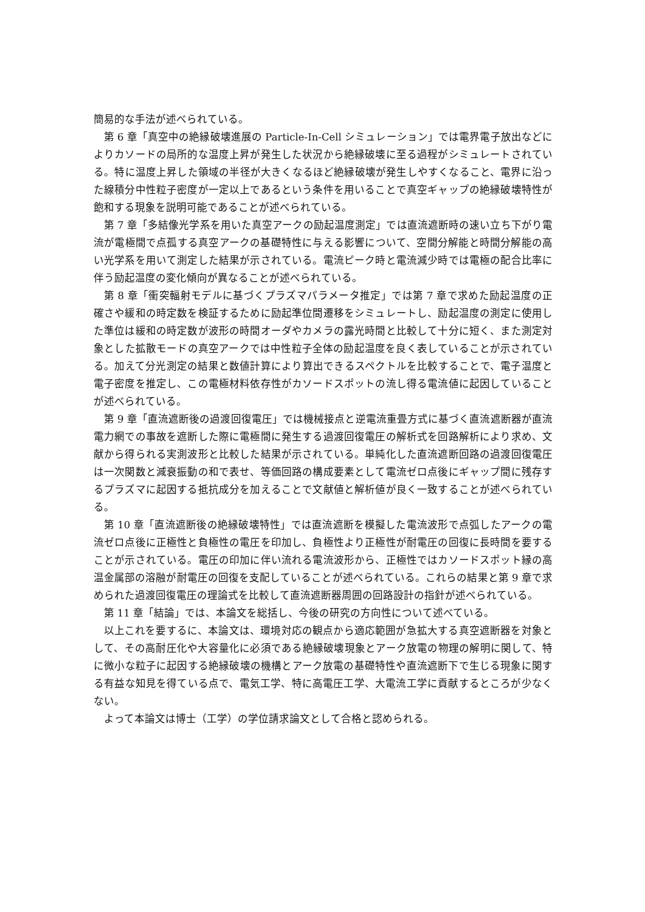簡易的な手法が述べられている。
第 6 章「真空中の絶縁破壊進展の Particle-In-Cell シミュレーション」では電界電子放出などによりカソードの局所的な温度上昇が発生した状況から絶縁破壊に至る過程がシミュレートされている。特に温度上昇した領域の半径が大きくなるほど絶縁破壊が発生しやすくなること、電界に沿った線積分中性粒子密度が一定以上であるという条件を用いることで真空ギャップの絶縁破壊特性が飽和する現象を説明可能であることが述べられている。
第 7 章「多結像光学系を用いた真空アークの励起温度測定」では直流遮断時の速い立ち下がり電流が電極間で点孤する真空アークの基礎特性に与える影響について、空間分解能と時間分解能の高い光学系を用いて測定した結果が示されている。電流ピーク時と電流減少時では電極の配合比率に伴う励起温度の変化傾向が異なることが述べられている。
第 8 章「衝突輻射モデルに基づくプラズマパラメータ推定」では第 7 章で求めた励起温度の正確さや緩和の時定数を検証するために励起準位間遷移をシミュレートし、励起温度の測定に使用した準位は緩和の時定数が波形の時間オーダやカメラの露光時間と比較して十分に短く、また測定対象とした拡散モードの真空アークでは中性粒子全体の励起温度を良く表していることが示されている。加えて分光測定の結果と数値計算により算出できるスペクトルを比較することで、電子温度と電子密度を推定し、この電極材料依存性がカソードスポットの流し得る電流値に起因していることが述べられている。
第 9 章「直流遮断後の過渡回復電圧」では機械接点と逆電流重畳方式に基づく直流遮断器が直流電力網での事故を遮断した際に電極間に発生する過渡回復電圧の解析式を回路解析により求め、文献から得られる実測波形と比較した結果が示されている。単純化した直流遮断回路の過渡回復電圧は一次関数と減衰振動の和で表せ、等価回路の構成要素として電流ゼロ点後にギャップ間に残存するプラズマに起因する抵抗成分を加えることで文献値と解析値が良く一致することが述べられている。
第 10 章「直流遮断後の絶縁破壊特性」では直流遮断を模擬した電流波形で点弧したアークの電流ゼロ点後に正極性と負極性の電圧を印加し、負極性より正極性が耐電圧の回復に長時間を要することが示されている。電圧の印加に伴い流れる電流波形から、正極性ではカソードスポット縁の高温金属部の溶融が耐電圧の回復を支配していることが述べられている。これらの結果と第 9 章で求められた過渡回復電圧の理論式を比較して直流遮断器周囲の回路設計の指針が述べられている。
第 11 章「結論」では、本論文を総括し、今後の研究の方向性について述べている。
以上これを要するに、本論文は、環境対応の観点から適応範囲が急拡大する真空遮断器を対象として、その高耐圧化や大容量化に必須である絶縁破壊現象とアーク放電の物理の解明に関して、特に微小な粒子に起因する絶縁破壊の機構とアーク放電の基礎特性や直流遮断下で生じる現象に関する有益な知見を得ている点で、電気工学、特に高電圧工学、大電流工学に貢献するところが少なくない。
よって本論文は博士（工学）の学位請求論文として合格と認められる。